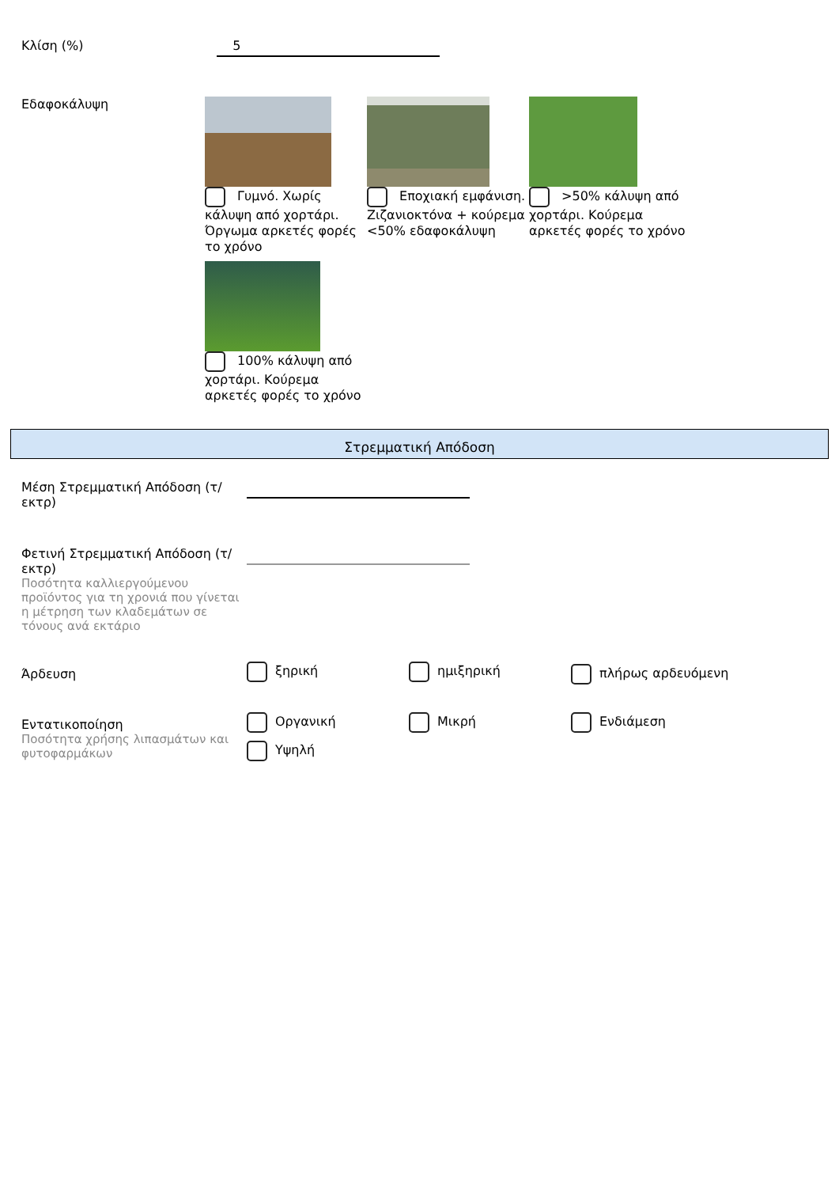Κλίση (%)
5
Εδαφοκάλυψη
Γυμνό. Χωρίς κάλυψη από χορτάρι. Όργωμα αρκετές φορές το χρόνο
Εποχιακή εμφάνιση. Ζιζανιοκτόνα + κούρεμα <50% εδαφοκάλυψη
>50% κάλυψη από χορτάρι. Κούρεμα αρκετές φορές το χρόνο
100% κάλυψη από χορτάρι. Κούρεμα αρκετές φορές το χρόνο
Στρεμματική Απόδοση
Μέση Στρεμματική Απόδοση (τ/εκτρ)
Φετινή Στρεμματική Απόδοση (τ/εκτρ)
Ποσότητα καλλιεργούμενου προϊόντος για τη χρονιά που γίνεται η μέτρηση των κλαδεμάτων σε τόνους ανά εκτάριο
Άρδευση
ξηρική ημιξηρική
πλήρως αρδευόμενη
Εντατικοποίηση
Ποσότητα χρήσης λιπασμάτων και φυτοφαρμάκων
Οργανική
Μικρή
Ενδιάμεση
Υψηλή